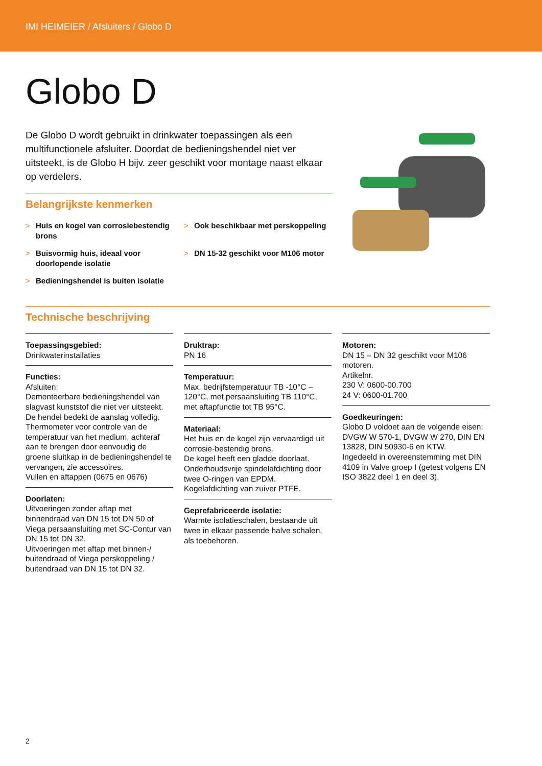IMI HEIMEIER / Afsluiters / Globo D
Globo D
De Globo D wordt gebruikt in drinkwater toepassingen als een multifunctionele afsluiter. Doordat de bedieningshendel niet ver uitsteekt, is de Globo H bijv. zeer geschikt voor montage naast elkaar op verdelers.
Belangrijkste kenmerken
> Huis en kogel van corrosiebestendig brons
> Ook beschikbaar met perskoppeling
> Buisvormig huis, ideaal voor doorlopende isolatie
> DN 15-32 geschikt voor M106 motor
> Bedieningshendel is buiten isolatie
Technische beschrijving
Toepassingsgebied:
Drinkwaterinstallaties
Functies:
Afsluiten:
Demonteerbare bedieningshendel van slagvast kunststof die niet ver uitsteekt. De hendel bedekt de aanslag volledig.
Thermometer voor controle van de temperatuur van het medium, achteraf aan te brengen door eenvoudig de groene sluitkap in de bedieningshendel te vervangen, zie accessoires.
Vullen en aftappen (0675 en 0676)
Doorlaten:
Uitvoeringen zonder aftap met binnendraad van DN 15 tot DN 50 of Viega persaansluiting met SC-Contur van DN 15 tot DN 32.
Uitvoeringen met aftap met binnen-/ buitendraad of Viega perskoppeling / buitendraad van DN 15 tot DN 32.
Druktrap:
PN 16
Temperatuur:
Max. bedrijfstemperatuur TB -10°C – 120°C, met persaansluiting TB 110°C, met aftapfunctie tot TB 95°C.
Materiaal:
Het huis en de kogel zijn vervaardigd uit corrosie-bestendig brons.
De kogel heeft een gladde doorlaat.
Onderhoudsvrije spindelafdichting door twee O-ringen van EPDM.
Kogelafdichting van zuiver PTFE.
Geprefabriceerde isolatie:
Warmte isolatieschalen, bestaande uit twee in elkaar passende halve schalen, als toebehoren.
Motoren:
DN 15 – DN 32 geschikt voor M106 motoren.
Artikelnr.
230 V: 0600-00.700
24 V: 0600-01.700
Goedkeuringen:
Globo D voldoet aan de volgende eisen: DVGW W 570-1, DVGW W 270, DIN EN 13828, DIN 50930-6 en KTW.
Ingedeeld in overeenstemming met DIN 4109 in Valve groep I (getest volgens EN ISO 3822 deel 1 en deel 3).
2